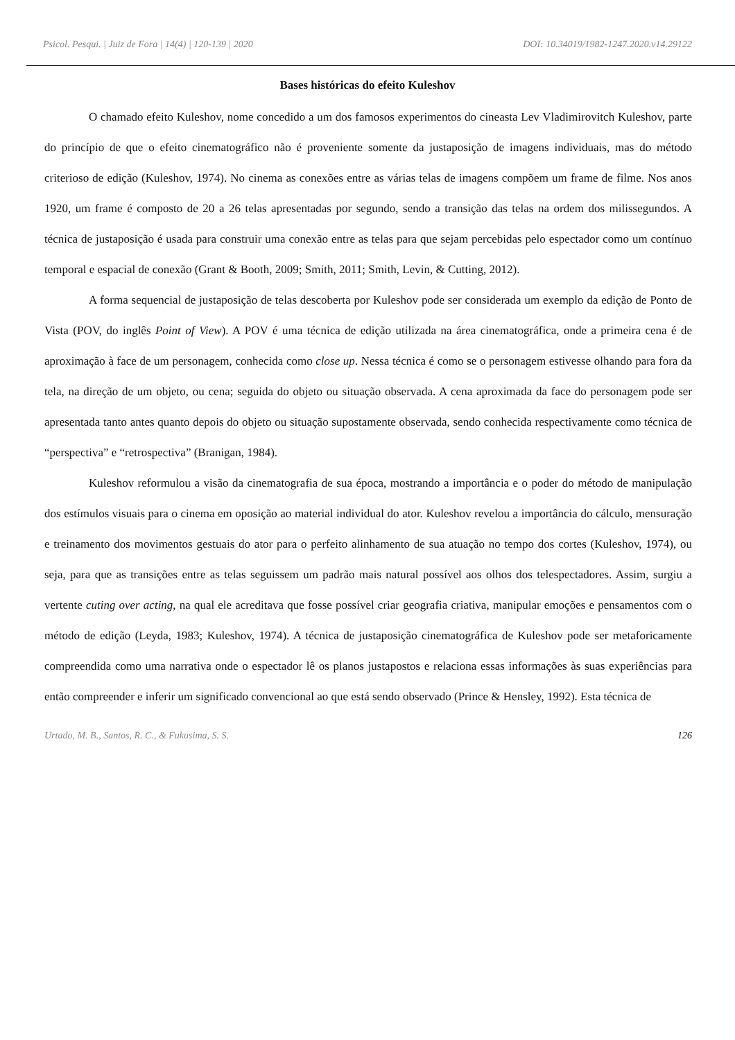Psicol. Pesqui. | Juiz de Fora | 14(4) | 120-139 | 2020 DOI: 10.34019/1982-1247.2020.v14.29122
Bases históricas do efeito Kuleshov
O chamado efeito Kuleshov, nome concedido a um dos famosos experimentos do cineasta Lev Vladimirovitch Kuleshov, parte do princípio de que o efeito cinematográfico não é proveniente somente da justaposição de imagens individuais, mas do método criterioso de edição (Kuleshov, 1974). No cinema as conexões entre as várias telas de imagens compõem um frame de filme. Nos anos 1920, um frame é composto de 20 a 26 telas apresentadas por segundo, sendo a transição das telas na ordem dos milissegundos. A técnica de justaposição é usada para construir uma conexão entre as telas para que sejam percebidas pelo espectador como um contínuo temporal e espacial de conexão (Grant & Booth, 2009; Smith, 2011; Smith, Levin, & Cutting, 2012).
A forma sequencial de justaposição de telas descoberta por Kuleshov pode ser considerada um exemplo da edição de Ponto de Vista (POV, do inglês Point of View). A POV é uma técnica de edição utilizada na área cinematográfica, onde a primeira cena é de aproximação à face de um personagem, conhecida como close up. Nessa técnica é como se o personagem estivesse olhando para fora da tela, na direção de um objeto, ou cena; seguida do objeto ou situação observada. A cena aproximada da face do personagem pode ser apresentada tanto antes quanto depois do objeto ou situação supostamente observada, sendo conhecida respectivamente como técnica de “perspectiva” e “retrospectiva” (Branigan, 1984).
Kuleshov reformulou a visão da cinematografia de sua época, mostrando a importância e o poder do método de manipulação dos estímulos visuais para o cinema em oposição ao material individual do ator. Kuleshov revelou a importância do cálculo, mensuração e treinamento dos movimentos gestuais do ator para o perfeito alinhamento de sua atuação no tempo dos cortes (Kuleshov, 1974), ou seja, para que as transições entre as telas seguissem um padrão mais natural possível aos olhos dos telespectadores. Assim, surgiu a vertente cuting over acting, na qual ele acreditava que fosse possível criar geografia criativa, manipular emoções e pensamentos com o método de edição (Leyda, 1983; Kuleshov, 1974). A técnica de justaposição cinematográfica de Kuleshov pode ser metaforicamente compreendida como uma narrativa onde o espectador lê os planos justapostos e relaciona essas informações às suas experiências para então compreender e inferir um significado convencional ao que está sendo observado (Prince & Hensley, 1992). Esta técnica de
Urtado, M. B., Santos, R. C., & Fukusima, S. S. 126